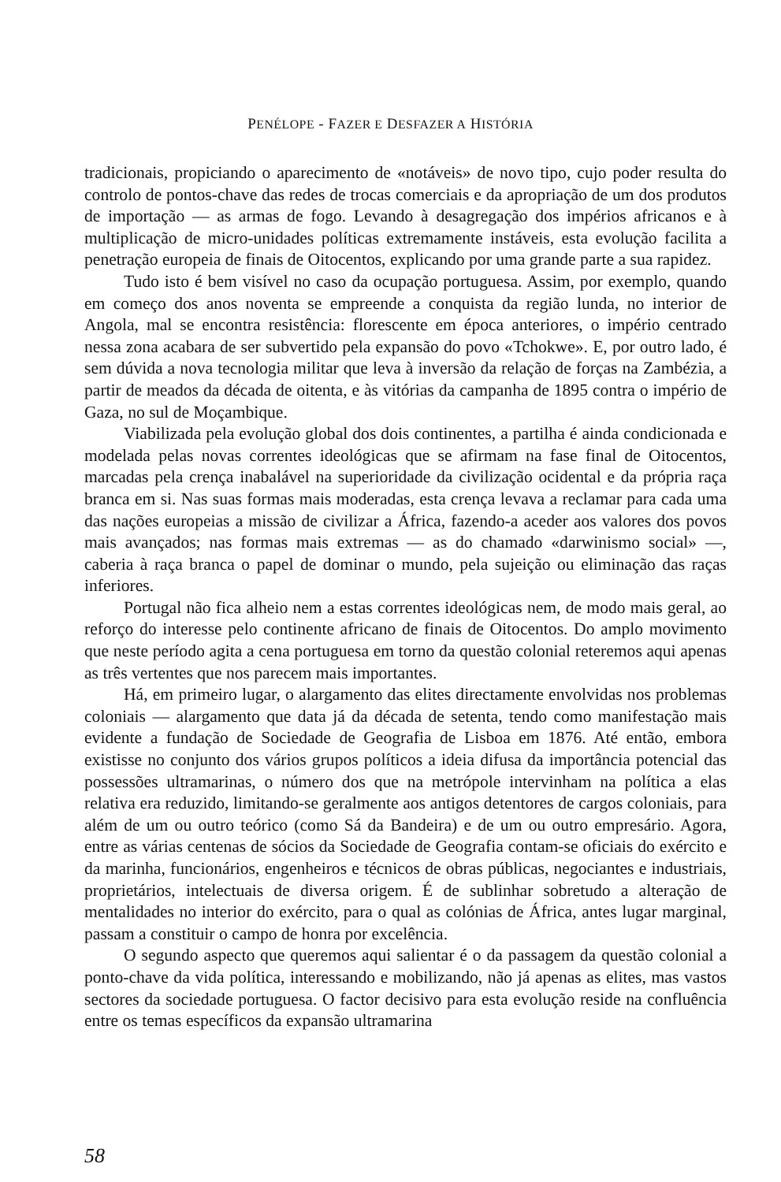PENÉLOPE - FAZER E DESFAZER A HISTÓRIA
tradicionais, propiciando o aparecimento de «notáveis» de novo tipo, cujo poder resulta do controlo de pontos-chave das redes de trocas comerciais e da apropriação de um dos produtos de importação — as armas de fogo. Levando à desagregação dos impérios africanos e à multiplicação de micro-unidades políticas extremamente instáveis, esta evolução facilita a penetração europeia de finais de Oitocentos, explicando por uma grande parte a sua rapidez.
Tudo isto é bem visível no caso da ocupação portuguesa. Assim, por exemplo, quando em começo dos anos noventa se empreende a conquista da região lunda, no interior de Angola, mal se encontra resistência: florescente em época anteriores, o império centrado nessa zona acabara de ser subvertido pela expansão do povo «Tchokwe». E, por outro lado, é sem dúvida a nova tecnologia militar que leva à inversão da relação de forças na Zambézia, a partir de meados da década de oitenta, e às vitórias da campanha de 1895 contra o império de Gaza, no sul de Moçambique.
Viabilizada pela evolução global dos dois continentes, a partilha é ainda condicionada e modelada pelas novas correntes ideológicas que se afirmam na fase final de Oitocentos, marcadas pela crença inabalável na superioridade da civilização ocidental e da própria raça branca em si. Nas suas formas mais moderadas, esta crença levava a reclamar para cada uma das nações europeias a missão de civilizar a África, fazendo-a aceder aos valores dos povos mais avançados; nas formas mais extremas — as do chamado «darwinismo social» —, caberia à raça branca o papel de dominar o mundo, pela sujeição ou eliminação das raças inferiores.
Portugal não fica alheio nem a estas correntes ideológicas nem, de modo mais geral, ao reforço do interesse pelo continente africano de finais de Oitocentos. Do amplo movimento que neste período agita a cena portuguesa em torno da questão colonial reteremos aqui apenas as três vertentes que nos parecem mais importantes.
Há, em primeiro lugar, o alargamento das elites directamente envolvidas nos problemas coloniais — alargamento que data já da década de setenta, tendo como manifestação mais evidente a fundação de Sociedade de Geografia de Lisboa em 1876. Até então, embora existisse no conjunto dos vários grupos políticos a ideia difusa da importância potencial das possessões ultramarinas, o número dos que na metrópole intervinham na política a elas relativa era reduzido, limitando-se geralmente aos antigos detentores de cargos coloniais, para além de um ou outro teórico (como Sá da Bandeira) e de um ou outro empresário. Agora, entre as várias centenas de sócios da Sociedade de Geografia contam-se oficiais do exército e da marinha, funcionários, engenheiros e técnicos de obras públicas, negociantes e industriais, proprietários, intelectuais de diversa origem. É de sublinhar sobretudo a alteração de mentalidades no interior do exército, para o qual as colónias de África, antes lugar marginal, passam a constituir o campo de honra por excelência.
O segundo aspecto que queremos aqui salientar é o da passagem da questão colonial a ponto-chave da vida política, interessando e mobilizando, não já apenas as elites, mas vastos sectores da sociedade portuguesa. O factor decisivo para esta evolução reside na confluência entre os temas específicos da expansão ultramarina
58